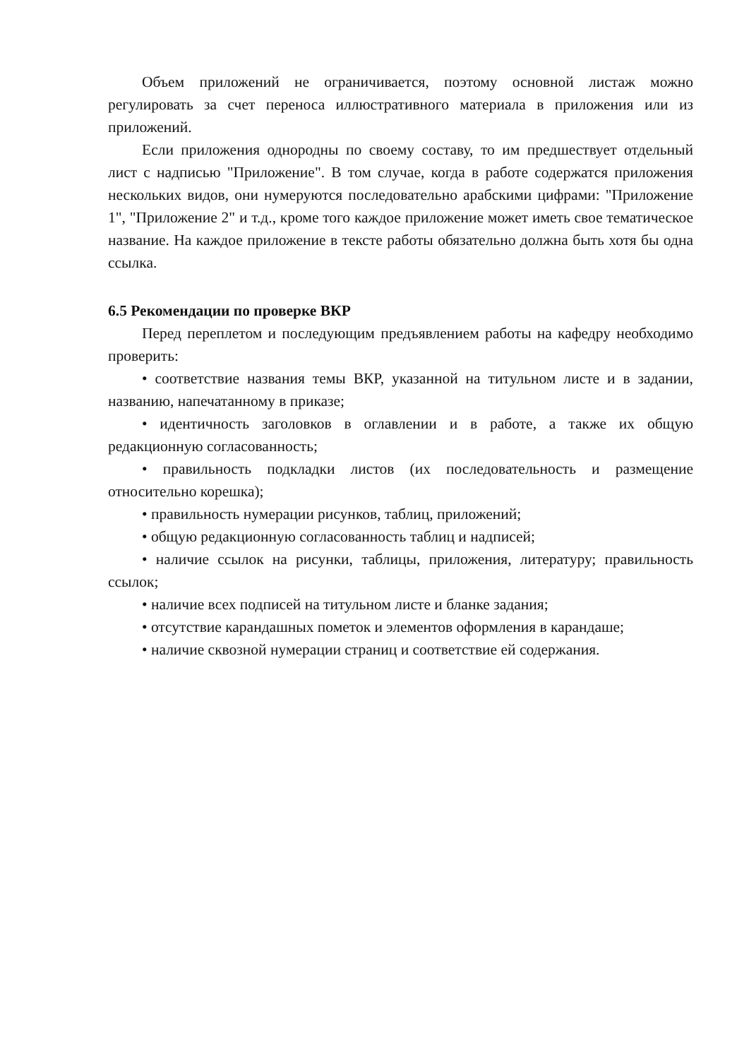Объем приложений не ограничивается, поэтому основной листаж можно регулировать за счет переноса иллюстративного материала в приложения или из приложений.
Если приложения однородны по своему составу, то им предшествует отдельный лист с надписью "Приложение". В том случае, когда в работе содержатся приложения нескольких видов, они нумеруются последовательно арабскими цифрами: "Приложение 1", "Приложение 2" и т.д., кроме того каждое приложение может иметь свое тематическое название. На каждое приложение в тексте работы обязательно должна быть хотя бы одна ссылка.
6.5 Рекомендации по проверке ВКР
Перед переплетом и последующим предъявлением работы на кафедру необходимо проверить:
• соответствие названия темы ВКР, указанной на титульном листе и в задании, названию, напечатанному в приказе;
• идентичность заголовков в оглавлении и в работе, а также их общую редакционную согласованность;
• правильность подкладки листов (их последовательность и размещение относительно корешка);
• правильность нумерации рисунков, таблиц, приложений;
• общую редакционную согласованность таблиц и надписей;
• наличие ссылок на рисунки, таблицы, приложения, литературу; правильность ссылок;
• наличие всех подписей на титульном листе и бланке задания;
• отсутствие карандашных пометок и элементов оформления в карандаше;
• наличие сквозной нумерации страниц и соответствие ей содержания.